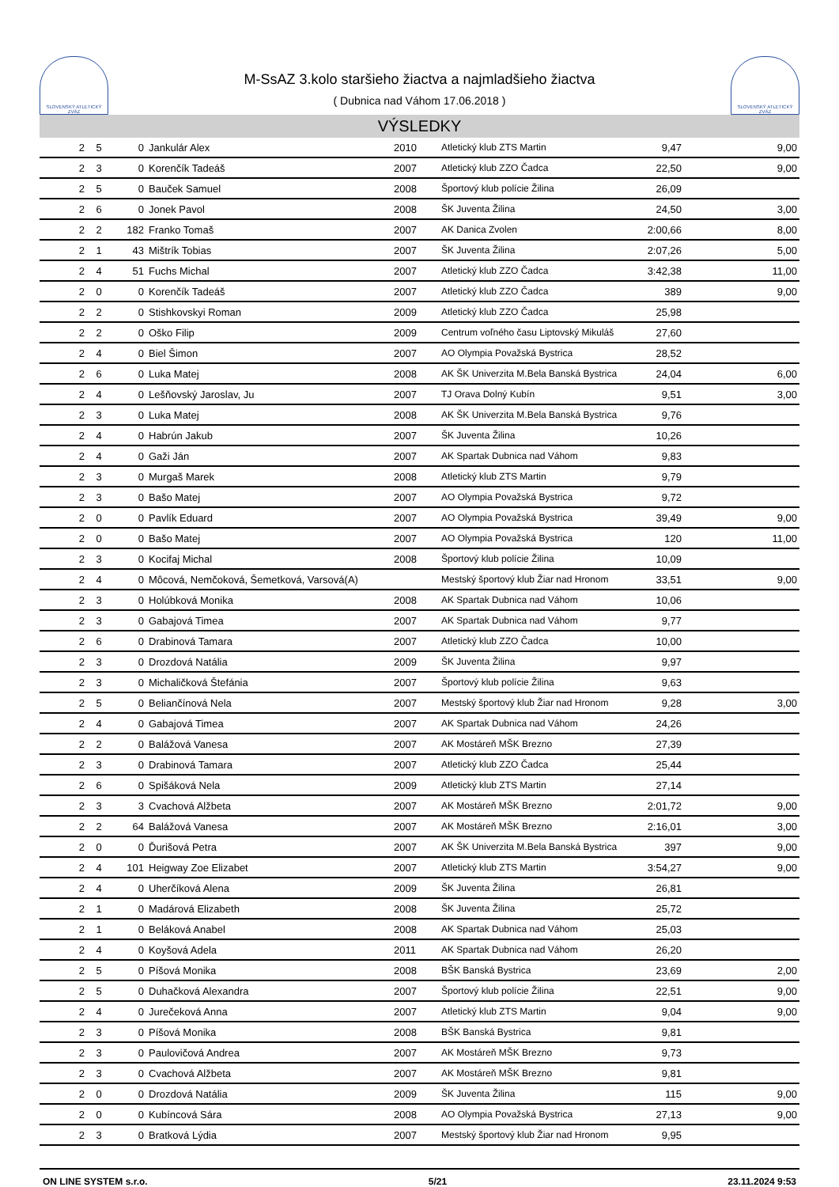SLOVENSKÝ ATLETICKÝ ZVÄZ
M-SsAZ 3.kolo staršieho žiactva a najmladšieho žiactva
( Dubnica nad Váhom 17.06.2018 )
SLOVENSKÝ ATLETICKÝ ZVÄZ
VÝSLEDKY
| 2 | 5 | 0 | Jankulár Alex | 2010 | Atletický klub ZTS Martin | 9,47 | 9,00 |
| 2 | 3 | 0 | Korenčík Tadeáš | 2007 | Atletický klub ZZO Čadca | 22,50 | 9,00 |
| 2 | 5 | 0 | Bauček Samuel | 2008 | Športový klub polície Žilina | 26,09 | |
| 2 | 6 | 0 | Jonek Pavol | 2008 | ŠK Juventa Žilina | 24,50 | 3,00 |
| 2 | 2 | 182 | Franko Tomaš | 2007 | AK Danica Zvolen | 2:00,66 | 8,00 |
| 2 | 1 | 43 | Mištrík Tobias | 2007 | ŠK Juventa Žilina | 2:07,26 | 5,00 |
| 2 | 4 | 51 | Fuchs Michal | 2007 | Atletický klub ZZO Čadca | 3:42,38 | 11,00 |
| 2 | 0 | 0 | Korenčík Tadeáš | 2007 | Atletický klub ZZO Čadca | 389 | 9,00 |
| 2 | 2 | 0 | Stishkovskyi Roman | 2009 | Atletický klub ZZO Čadca | 25,98 | |
| 2 | 2 | 0 | Oško Filip | 2009 | Centrum voľného času Liptovský Mikuláš | 27,60 | |
| 2 | 4 | 0 | Biel Šimon | 2007 | AO Olympia Považská Bystrica | 28,52 | |
| 2 | 6 | 0 | Luka Matej | 2008 | AK ŠK Univerzita M.Bela Banská Bystrica | 24,04 | 6,00 |
| 2 | 4 | 0 | Lešňovský Jaroslav, Ju | 2007 | TJ Orava Dolný Kubín | 9,51 | 3,00 |
| 2 | 3 | 0 | Luka Matej | 2008 | AK ŠK Univerzita M.Bela Banská Bystrica | 9,76 | |
| 2 | 4 | 0 | Habrún Jakub | 2007 | ŠK Juventa Žilina | 10,26 | |
| 2 | 4 | 0 | Gaži Ján | 2007 | AK Spartak Dubnica nad Váhom | 9,83 | |
| 2 | 3 | 0 | Murgaš Marek | 2008 | Atletický klub ZTS Martin | 9,79 | |
| 2 | 3 | 0 | Bašo Matej | 2007 | AO Olympia Považská Bystrica | 9,72 | |
| 2 | 0 | 0 | Pavlík Eduard | 2007 | AO Olympia Považská Bystrica | 39,49 | 9,00 |
| 2 | 0 | 0 | Bašo Matej | 2007 | AO Olympia Považská Bystrica | 120 | 11,00 |
| 2 | 3 | 0 | Kocifaj Michal | 2008 | Športový klub polície Žilina | 10,09 | |
| 2 | 4 | 0 | Môcová, Nemčoková, Šemetková, Varsová(A) | | Mestský športový klub Žiar nad Hronom | 33,51 | 9,00 |
| 2 | 3 | 0 | Holúbková Monika | 2008 | AK Spartak Dubnica nad Váhom | 10,06 | |
| 2 | 3 | 0 | Gabajová Timea | 2007 | AK Spartak Dubnica nad Váhom | 9,77 | |
| 2 | 6 | 0 | Drabinová Tamara | 2007 | Atletický klub ZZO Čadca | 10,00 | |
| 2 | 3 | 0 | Drozdová Natália | 2009 | ŠK Juventa Žilina | 9,97 | |
| 2 | 3 | 0 | Michaličková Štefánia | 2007 | Športový klub polície Žilina | 9,63 | |
| 2 | 5 | 0 | Beliančínová Nela | 2007 | Mestský športový klub Žiar nad Hronom | 9,28 | 3,00 |
| 2 | 4 | 0 | Gabajová Timea | 2007 | AK Spartak Dubnica nad Váhom | 24,26 | |
| 2 | 2 | 0 | Balážová Vanesa | 2007 | AK Mostáreň MŠK Brezno | 27,39 | |
| 2 | 3 | 0 | Drabinová Tamara | 2007 | Atletický klub ZZO Čadca | 25,44 | |
| 2 | 6 | 0 | Spišáková Nela | 2009 | Atletický klub ZTS Martin | 27,14 | |
| 2 | 3 | 3 | Cvachová Alžbeta | 2007 | AK Mostáreň MŠK Brezno | 2:01,72 | 9,00 |
| 2 | 2 | 64 | Balážová Vanesa | 2007 | AK Mostáreň MŠK Brezno | 2:16,01 | 3,00 |
| 2 | 0 | 0 | Ďurišová Petra | 2007 | AK ŠK Univerzita M.Bela Banská Bystrica | 397 | 9,00 |
| 2 | 4 | 101 | Heigway Zoe Elizabet | 2007 | Atletický klub ZTS Martin | 3:54,27 | 9,00 |
| 2 | 4 | 0 | Uherčíková Alena | 2009 | ŠK Juventa Žilina | 26,81 | |
| 2 | 1 | 0 | Madárová Elizabeth | 2008 | ŠK Juventa Žilina | 25,72 | |
| 2 | 1 | 0 | Beláková Anabel | 2008 | AK Spartak Dubnica nad Váhom | 25,03 | |
| 2 | 4 | 0 | Koyšová Adela | 2011 | AK Spartak Dubnica nad Váhom | 26,20 | |
| 2 | 5 | 0 | Píšová Monika | 2008 | BŠK Banská Bystrica | 23,69 | 2,00 |
| 2 | 5 | 0 | Duhačková Alexandra | 2007 | Športový klub polície Žilina | 22,51 | 9,00 |
| 2 | 4 | 0 | Jurečeková Anna | 2007 | Atletický klub ZTS Martin | 9,04 | 9,00 |
| 2 | 3 | 0 | Píšová Monika | 2008 | BŠK Banská Bystrica | 9,81 | |
| 2 | 3 | 0 | Paulovičová Andrea | 2007 | AK Mostáreň MŠK Brezno | 9,73 | |
| 2 | 3 | 0 | Cvachová Alžbeta | 2007 | AK Mostáreň MŠK Brezno | 9,81 | |
| 2 | 0 | 0 | Drozdová Natália | 2009 | ŠK Juventa Žilina | 115 | 9,00 |
| 2 | 0 | 0 | Kubíncová Sára | 2008 | AO Olympia Považská Bystrica | 27,13 | 9,00 |
| 2 | 3 | 0 | Bratková Lýdia | 2007 | Mestský športový klub Žiar nad Hronom | 9,95 | |
ON LINE SYSTEM s.r.o. 5/21 23.11.2024 9:53